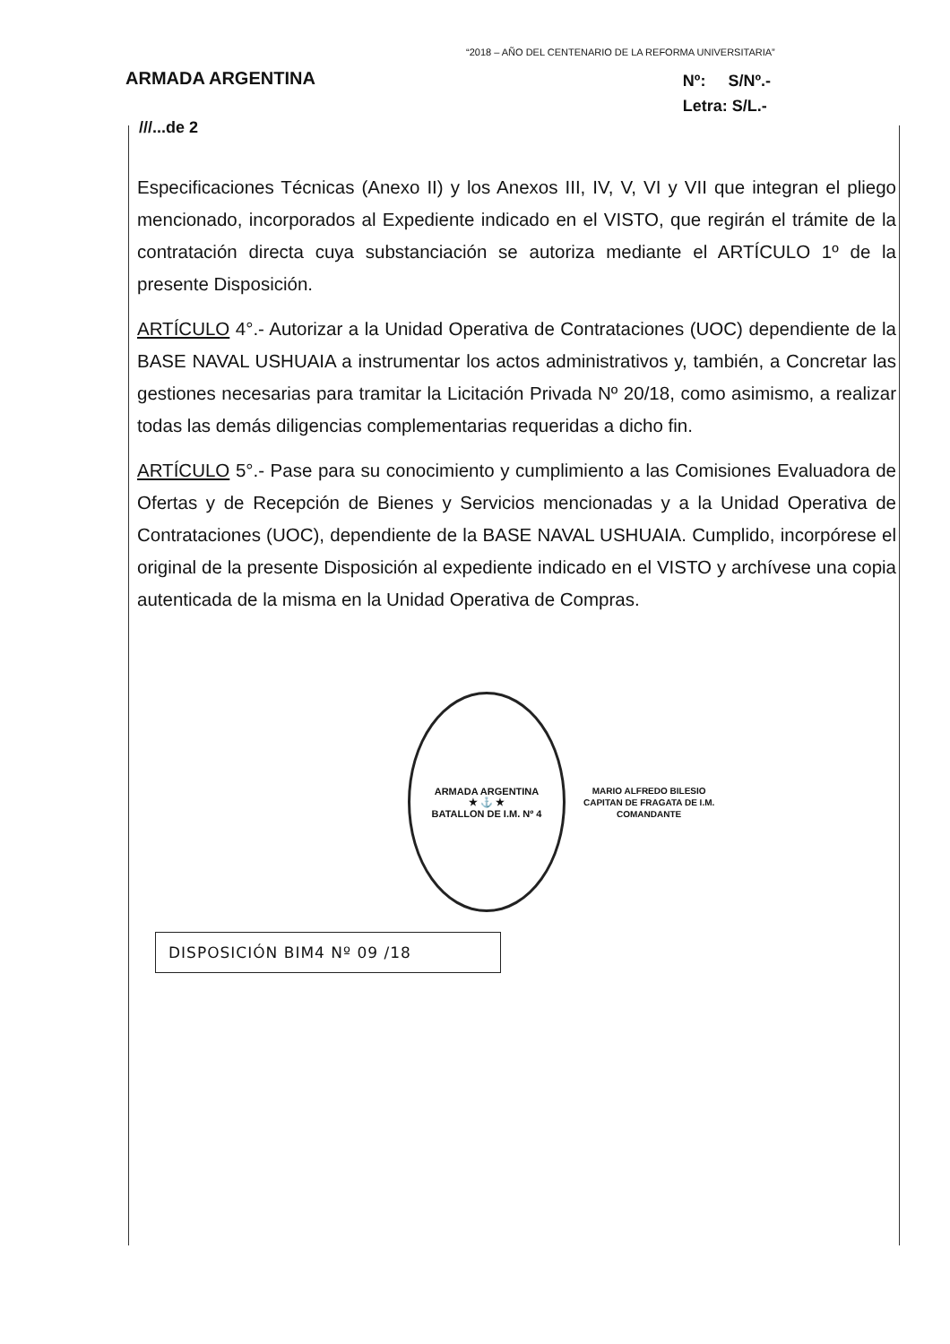“2018 – AÑO DEL CENTENARIO DE LA REFORMA UNIVERSITARIA”
ARMADA ARGENTINA
Nº: S/Nº.-
Letra: S/L.-
///...de 2
Especificaciones Técnicas (Anexo II) y los Anexos III, IV, V, VI y VII que integran el pliego mencionado, incorporados al Expediente indicado en el VISTO, que regirán el trámite de la contratación directa cuya substanciación se autoriza mediante el ARTÍCULO 1º de la presente Disposición.
ARTÍCULO 4°.- Autorizar a la Unidad Operativa de Contrataciones (UOC) dependiente de la BASE NAVAL USHUAIA a instrumentar los actos administrativos y, también, a Concretar las gestiones necesarias para tramitar la Licitación Privada Nº 20/18, como asimismo, a realizar todas las demás diligencias complementarias requeridas a dicho fin.
ARTÍCULO 5°.- Pase para su conocimiento y cumplimiento a las Comisiones Evaluadora de Ofertas y de Recepción de Bienes y Servicios mencionadas y a la Unidad Operativa de Contrataciones (UOC), dependiente de la BASE NAVAL USHUAIA. Cumplido, incorpórese el original de la presente Disposición al expediente indicado en el VISTO y archívese una copia autenticada de la misma en la Unidad Operativa de Compras.
ARMADA ARGENTINA
★ ⚓ ★
BATALLON DE I.M. Nº 4
MARIO ALFREDO BILESIO
CAPITAN DE FRAGATA DE I.M.
COMANDANTE
DISPOSICIÓN BIM4 Nº 09 /18